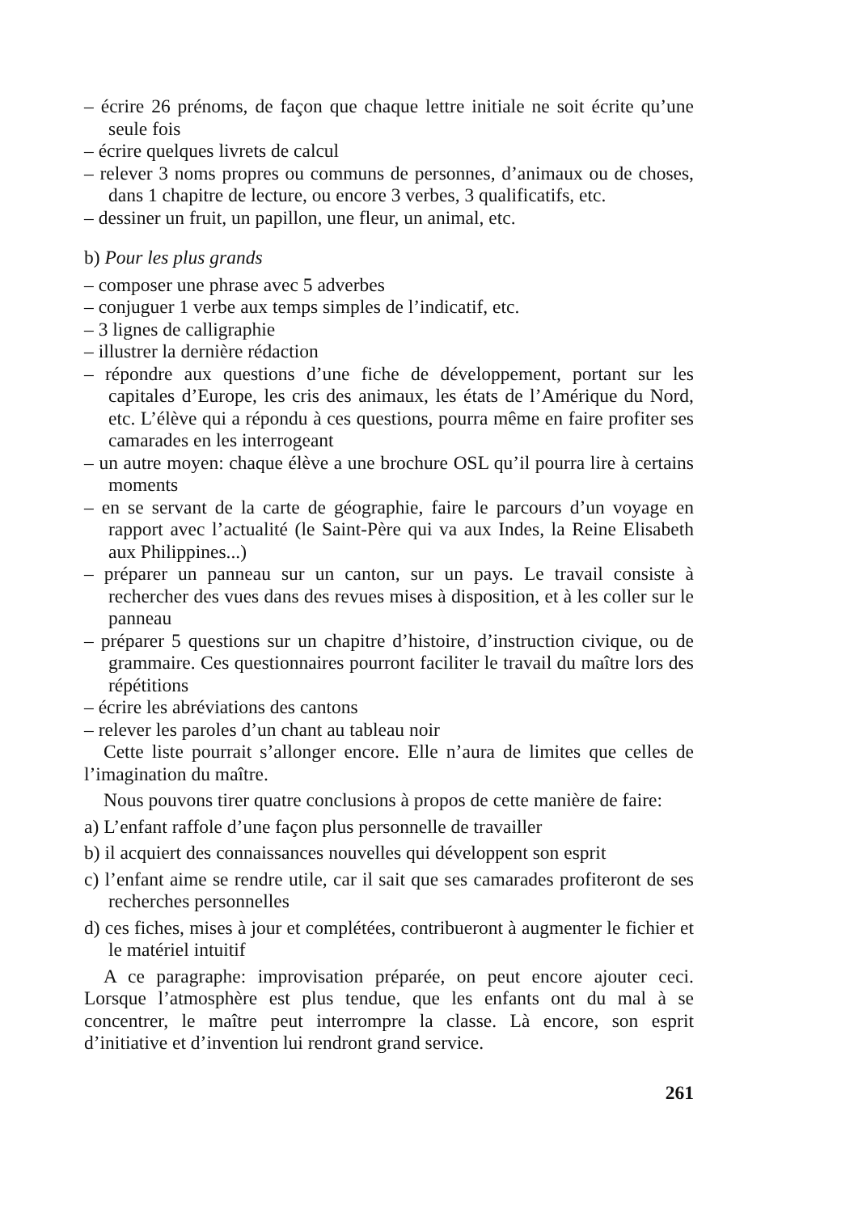– écrire 26 prénoms, de façon que chaque lettre initiale ne soit écrite qu’une seule fois
– écrire quelques livrets de calcul
– relever 3 noms propres ou communs de personnes, d’animaux ou de choses, dans 1 chapitre de lecture, ou encore 3 verbes, 3 qualificatifs, etc.
– dessiner un fruit, un papillon, une fleur, un animal, etc.
b) Pour les plus grands
– composer une phrase avec 5 adverbes
– conjuguer 1 verbe aux temps simples de l’indicatif, etc.
– 3 lignes de calligraphie
– illustrer la dernière rédaction
– répondre aux questions d’une fiche de développement, portant sur les capitales d’Europe, les cris des animaux, les états de l’Amérique du Nord, etc. L’élève qui a répondu à ces questions, pourra même en faire profiter ses camarades en les interrogeant
– un autre moyen: chaque élève a une brochure OSL qu’il pourra lire à certains moments
– en se servant de la carte de géographie, faire le parcours d’un voyage en rapport avec l’actualité (le Saint-Père qui va aux Indes, la Reine Elisabeth aux Philippines...)
– préparer un panneau sur un canton, sur un pays. Le travail consiste à rechercher des vues dans des revues mises à disposition, et à les coller sur le panneau
– préparer 5 questions sur un chapitre d’histoire, d’instruction civique, ou de grammaire. Ces questionnaires pourront faciliter le travail du maître lors des répétitions
– écrire les abréviations des cantons
– relever les paroles d’un chant au tableau noir
Cette liste pourrait s’allonger encore. Elle n’aura de limites que celles de l’imagination du maître.
Nous pouvons tirer quatre conclusions à propos de cette manière de faire:
a) L’enfant raffole d’une façon plus personnelle de travailler
b) il acquiert des connaissances nouvelles qui développent son esprit
c) l’enfant aime se rendre utile, car il sait que ses camarades profiteront de ses recherches personnelles
d) ces fiches, mises à jour et complétées, contribueront à augmenter le fichier et le matériel intuitif
A ce paragraphe: improvisation préparée, on peut encore ajouter ceci. Lorsque l’atmosphère est plus tendue, que les enfants ont du mal à se concentrer, le maître peut interrompre la classe. Là encore, son esprit d’initiative et d’invention lui rendront grand service.
261